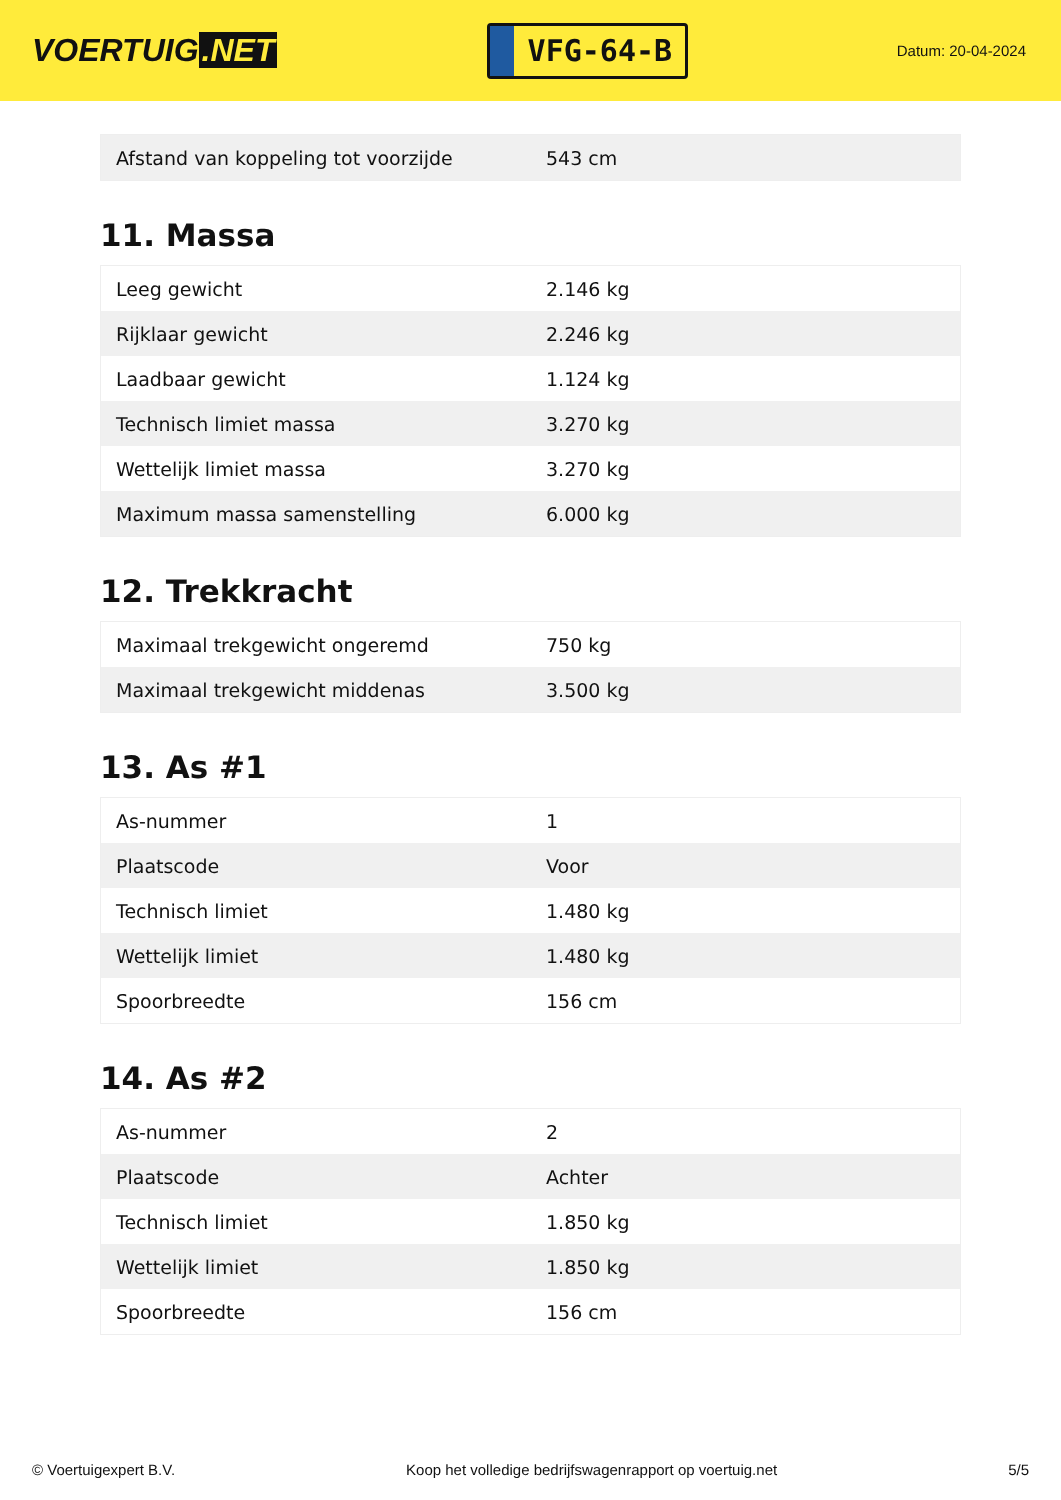VOERTUIG.NET
VFG-64-B
Datum: 20-04-2024
| Afstand van koppeling tot voorzijde | 543 cm |
11. Massa
| Leeg gewicht | 2.146 kg |
| Rijklaar gewicht | 2.246 kg |
| Laadbaar gewicht | 1.124 kg |
| Technisch limiet massa | 3.270 kg |
| Wettelijk limiet massa | 3.270 kg |
| Maximum massa samenstelling | 6.000 kg |
12. Trekkracht
| Maximaal trekgewicht ongeremd | 750 kg |
| Maximaal trekgewicht middenas | 3.500 kg |
13. As #1
| As-nummer | 1 |
| Plaatscode | Voor |
| Technisch limiet | 1.480 kg |
| Wettelijk limiet | 1.480 kg |
| Spoorbreedte | 156 cm |
14. As #2
| As-nummer | 2 |
| Plaatscode | Achter |
| Technisch limiet | 1.850 kg |
| Wettelijk limiet | 1.850 kg |
| Spoorbreedte | 156 cm |
© Voertuigexpert B.V. Koop het volledige bedrijfswagenrapport op voertuig.net 5/5